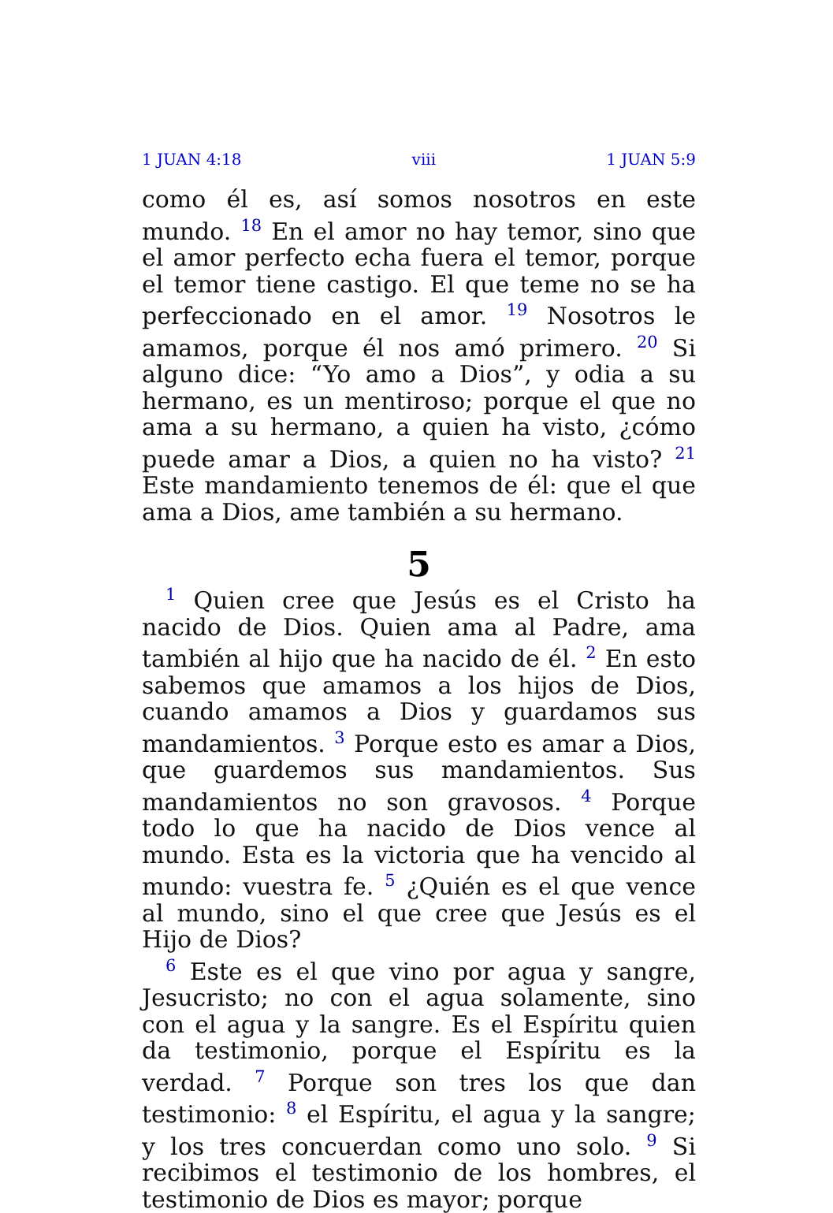1 JUAN 4:18 viii 1 JUAN 5:9
como él es, así somos nosotros en este mundo. <sup>18</sup> En el amor no hay temor, sino que el amor perfecto echa fuera el temor, porque el temor tiene castigo. El que teme no se ha perfeccionado en el amor. <sup>19</sup> Nosotros le amamos, porque él nos amó primero. <sup>20</sup> Si alguno dice: “Yo amo a Dios”, y odia a su hermano, es un mentiroso; porque el que no ama a su hermano, a quien ha visto, ¿cómo puede amar a Dios, a quien no ha visto? <sup>21</sup> Este mandamiento tenemos de él: que el que ama a Dios, ame también a su hermano.
5
<sup>1</sup> Quien cree que Jesús es el Cristo ha nacido de Dios. Quien ama al Padre, ama también al hijo que ha nacido de él. <sup>2</sup> En esto sabemos que amamos a los hijos de Dios, cuando amamos a Dios y guardamos sus mandamientos. <sup>3</sup> Porque esto es amar a Dios, que guardemos sus mandamientos. Sus mandamientos no son gravosos. <sup>4</sup> Porque todo lo que ha nacido de Dios vence al mundo. Esta es la victoria que ha vencido al mundo: vuestra fe. <sup>5</sup> ¿Quién es el que vence al mundo, sino el que cree que Jesús es el Hijo de Dios?
<sup>6</sup> Este es el que vino por agua y sangre, Jesucristo; no con el agua solamente, sino con el agua y la sangre. Es el Espíritu quien da testimonio, porque el Espíritu es la verdad. <sup>7</sup> Porque son tres los que dan testimonio: <sup>8</sup> el Espíritu, el agua y la sangre; y los tres concuerdan como uno solo. <sup>9</sup> Si recibimos el testimonio de los hombres, el testimonio de Dios es mayor; porque